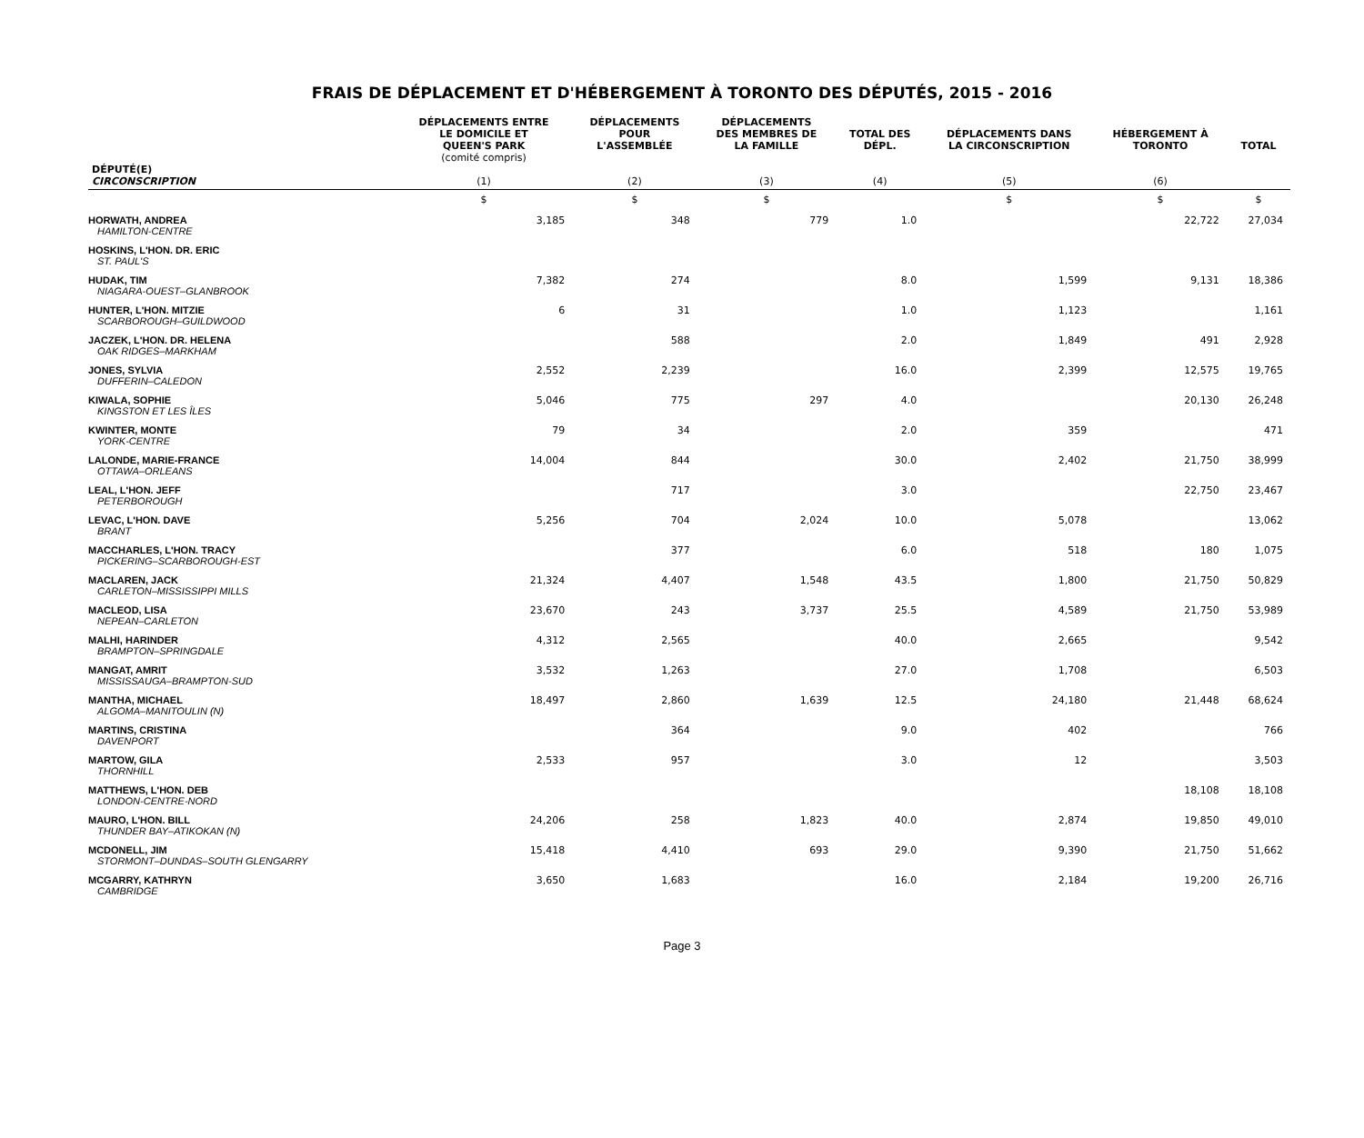FRAIS DE DÉPLACEMENT ET D'HÉBERGEMENT À TORONTO DES DÉPUTÉS, 2015 - 2016
| DÉPUTÉ(E) CIRCONSCRIPTION | DÉPLACEMENTS ENTRE LE DOMICILE ET QUEEN'S PARK (comité compris) (1) | DÉPLACEMENTS POUR L'ASSEMBLÉE (2) | DÉPLACEMENTS DES MEMBRES DE LA FAMILLE (3) | TOTAL DES DÉPL. (4) | DÉPLACEMENTS DANS LA CIRCONSCRIPTION (5) | HÉBERGEMENT À TORONTO (6) | TOTAL |
| --- | --- | --- | --- | --- | --- | --- | --- |
| | $ | $ | $ | | $ | $ | $ |
| HORWATH, ANDREA HAMILTON-CENTRE | 3,185 | 348 | 779 | 1.0 | | 22,722 | 27,034 |
| HOSKINS, L'HON. DR. ERIC ST. PAUL'S | | | | | | | |
| HUDAK, TIM NIAGARA-OUEST–GLANBROOK | 7,382 | 274 | | 8.0 | 1,599 | 9,131 | 18,386 |
| HUNTER, L'HON. MITZIE SCARBOROUGH–GUILDWOOD | 6 | 31 | | 1.0 | 1,123 | | 1,161 |
| JACZEK, L'HON. DR. HELENA OAK RIDGES–MARKHAM | | 588 | | 2.0 | 1,849 | 491 | 2,928 |
| JONES, SYLVIA DUFFERIN–CALEDON | 2,552 | 2,239 | | 16.0 | 2,399 | 12,575 | 19,765 |
| KIWALA, SOPHIE KINGSTON ET LES ÎLES | 5,046 | 775 | 297 | 4.0 | | 20,130 | 26,248 |
| KWINTER, MONTE YORK-CENTRE | 79 | 34 | | 2.0 | 359 | | 471 |
| LALONDE, MARIE-FRANCE OTTAWA–ORLEANS | 14,004 | 844 | | 30.0 | 2,402 | 21,750 | 38,999 |
| LEAL, L'HON. JEFF PETERBOROUGH | | 717 | | 3.0 | | 22,750 | 23,467 |
| LEVAC, L'HON. DAVE BRANT | 5,256 | 704 | 2,024 | 10.0 | 5,078 | | 13,062 |
| MACCHARLES, L'HON. TRACY PICKERING–SCARBOROUGH-EST | | 377 | | 6.0 | 518 | 180 | 1,075 |
| MACLAREN, JACK CARLETON–MISSISSIPPI MILLS | 21,324 | 4,407 | 1,548 | 43.5 | 1,800 | 21,750 | 50,829 |
| MACLEOD, LISA NEPEAN–CARLETON | 23,670 | 243 | 3,737 | 25.5 | 4,589 | 21,750 | 53,989 |
| MALHI, HARINDER BRAMPTON–SPRINGDALE | 4,312 | 2,565 | | 40.0 | 2,665 | | 9,542 |
| MANGAT, AMRIT MISSISSAUGA–BRAMPTON-SUD | 3,532 | 1,263 | | 27.0 | 1,708 | | 6,503 |
| MANTHA, MICHAEL ALGOMA–MANITOULIN (N) | 18,497 | 2,860 | 1,639 | 12.5 | 24,180 | 21,448 | 68,624 |
| MARTINS, CRISTINA DAVENPORT | | 364 | | 9.0 | 402 | | 766 |
| MARTOW, GILA THORNHILL | 2,533 | 957 | | 3.0 | 12 | | 3,503 |
| MATTHEWS, L'HON. DEB LONDON-CENTRE-NORD | | | | | | 18,108 | 18,108 |
| MAURO, L'HON. BILL THUNDER BAY–ATIKOKAN (N) | 24,206 | 258 | 1,823 | 40.0 | 2,874 | 19,850 | 49,010 |
| MCDONELL, JIM STORMONT–DUNDAS–SOUTH GLENGARRY | 15,418 | 4,410 | 693 | 29.0 | 9,390 | 21,750 | 51,662 |
| MCGARRY, KATHRYN CAMBRIDGE | 3,650 | 1,683 | | 16.0 | 2,184 | 19,200 | 26,716 |
Page 3